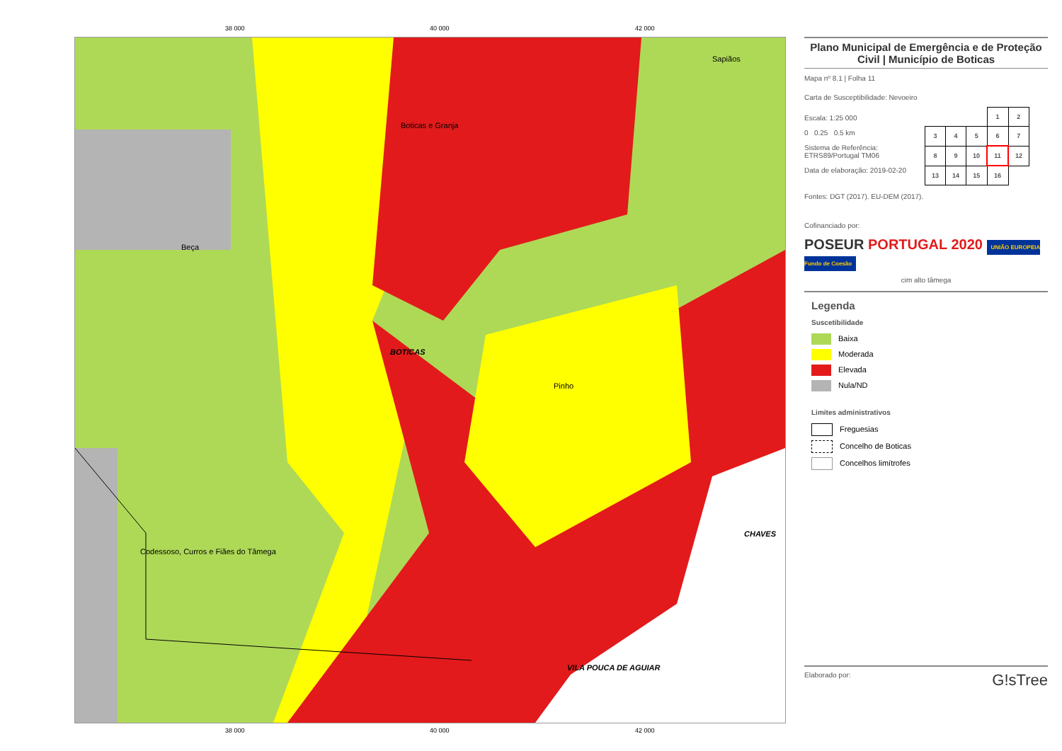38 000 40 000 42 000
Beça
Boticas e Granja
Sapiãos
BOTICAS
Pinho
Codessoso, Curros e Fiães do Tâmega
CHAVES
VILA POUCA DE AGUIAR
38 000 40 000 42 000
Plano Municipal de Emergência e de Proteção Civil | Município de Boticas
Mapa nº 8.1 | Folha 11
Carta de Susceptibilidade: Nevoeiro
Escala: 1:25 000
0 0.25 0.5 km
Sistema de Referência: ETRS89/Portugal TM06
Data de elaboração: 2019-02-20
| | | | 1 | 2 |
| 3 | 4 | 5 | 6 | 7 |
| 8 | 9 | 10 | 11 | 12 |
| 13 | 14 | 15 | 16 | |
Fontes: DGT (2017). EU-DEM (2017).
Cofinanciado por:
POSEUR PORTUGAL 2020 UNIÃO EUROPEIA Fundo de Coesão
cim alto tâmega
Legenda
Suscetibilidade
Baixa
Moderada
Elevada
Nula/ND
Limites administrativos
Freguesias
Concelho de Boticas
Concelhos limítrofes
Elaborado por: G!sTree